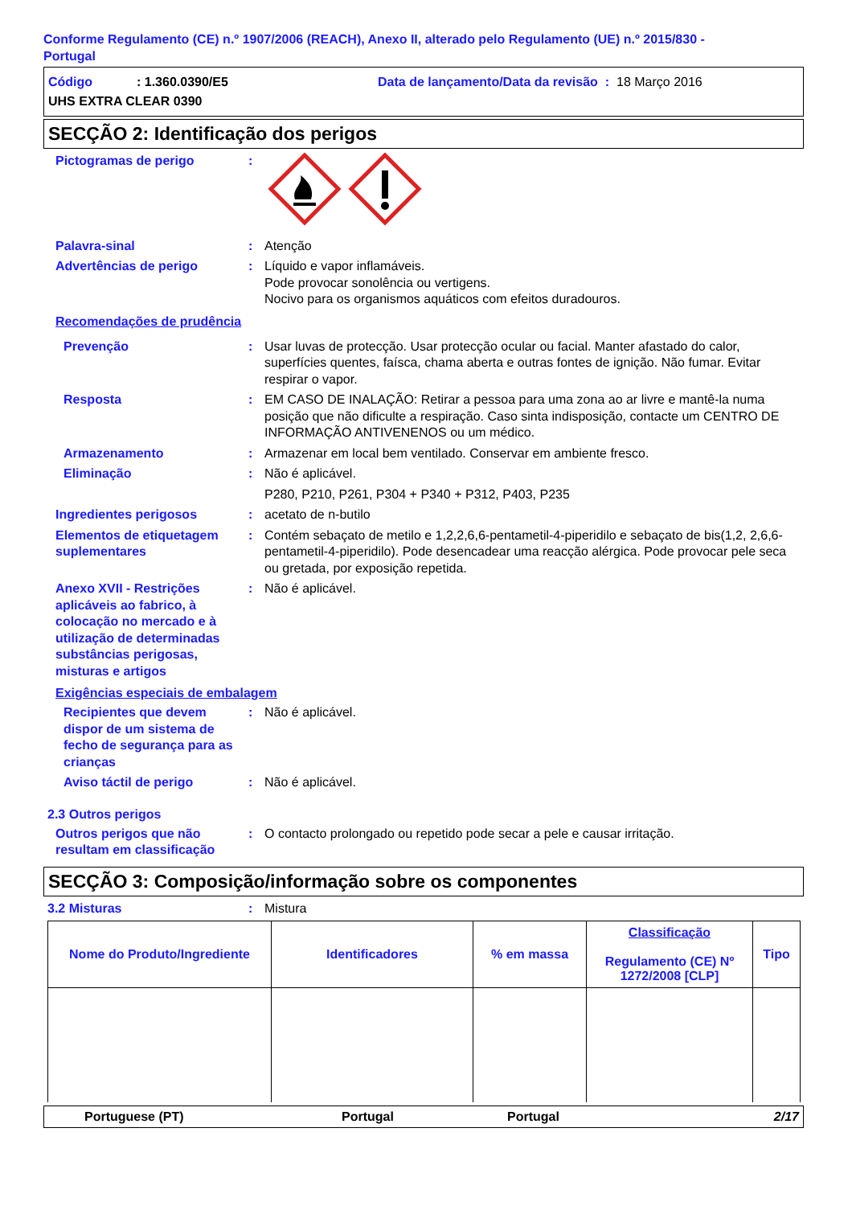Conforme Regulamento (CE) n.º 1907/2006 (REACH), Anexo II, alterado pelo Regulamento (UE) n.º 2015/830 -
Portugal
Código: 1.360.0390/E5 Data de lançamento/Data da revisão : 18 Março 2016
UHS EXTRA CLEAR 0390
SECÇÃO 2: Identificação dos perigos
Pictogramas de perigo :
Palavra-sinal : Atenção
Advertências de perigo : Líquido e vapor inflamáveis.
Pode provocar sonolência ou vertigens.
Nocivo para os organismos aquáticos com efeitos duradouros.
Recomendações de prudência
Prevenção : Usar luvas de protecção. Usar protecção ocular ou facial. Manter afastado do calor, superfícies quentes, faísca, chama aberta e outras fontes de ignição. Não fumar. Evitar respirar o vapor.
Resposta : EM CASO DE INALAÇÃO: Retirar a pessoa para uma zona ao ar livre e mantê-la numa posição que não dificulte a respiração. Caso sinta indisposição, contacte um CENTRO DE INFORMAÇÃO ANTIVENENOS ou um médico.
Armazenamento : Armazenar em local bem ventilado. Conservar em ambiente fresco.
Eliminação : Não é aplicável.
P280, P210, P261, P304 + P340 + P312, P403, P235
Ingredientes perigosos : acetato de n-butilo
Elementos de etiquetagem suplementares
: Contém sebaçato de metilo e 1,2,2,6,6-pentametil-4-piperidilo e sebaçato de bis(1,2, 2,6,6-pentametil-4-piperidilo). Pode desencadear uma reacção alérgica. Pode provocar pele seca ou gretada, por exposição repetida.
Anexo XVII - Restrições aplicáveis ao fabrico, à colocação no mercado e à utilização de determinadas substâncias perigosas, misturas e artigos
: Não é aplicável.
Exigências especiais de embalagem
Recipientes que devem dispor de um sistema de fecho de segurança para as crianças
: Não é aplicável.
Aviso táctil de perigo : Não é aplicável.
2.3 Outros perigos
Outros perigos que não resultam em classificação
: O contacto prolongado ou repetido pode secar a pele e causar irritação.
SECÇÃO 3: Composição/informação sobre os componentes
3.2 Misturas : Mistura
| Nome do Produto/Ingrediente | Identificadores | % em massa | Classificação Regulamento (CE) Nº 1272/2008 [CLP] | Tipo |
| --- | --- | --- | --- | --- |
Portuguese (PT) Portugal Portugal 2/17